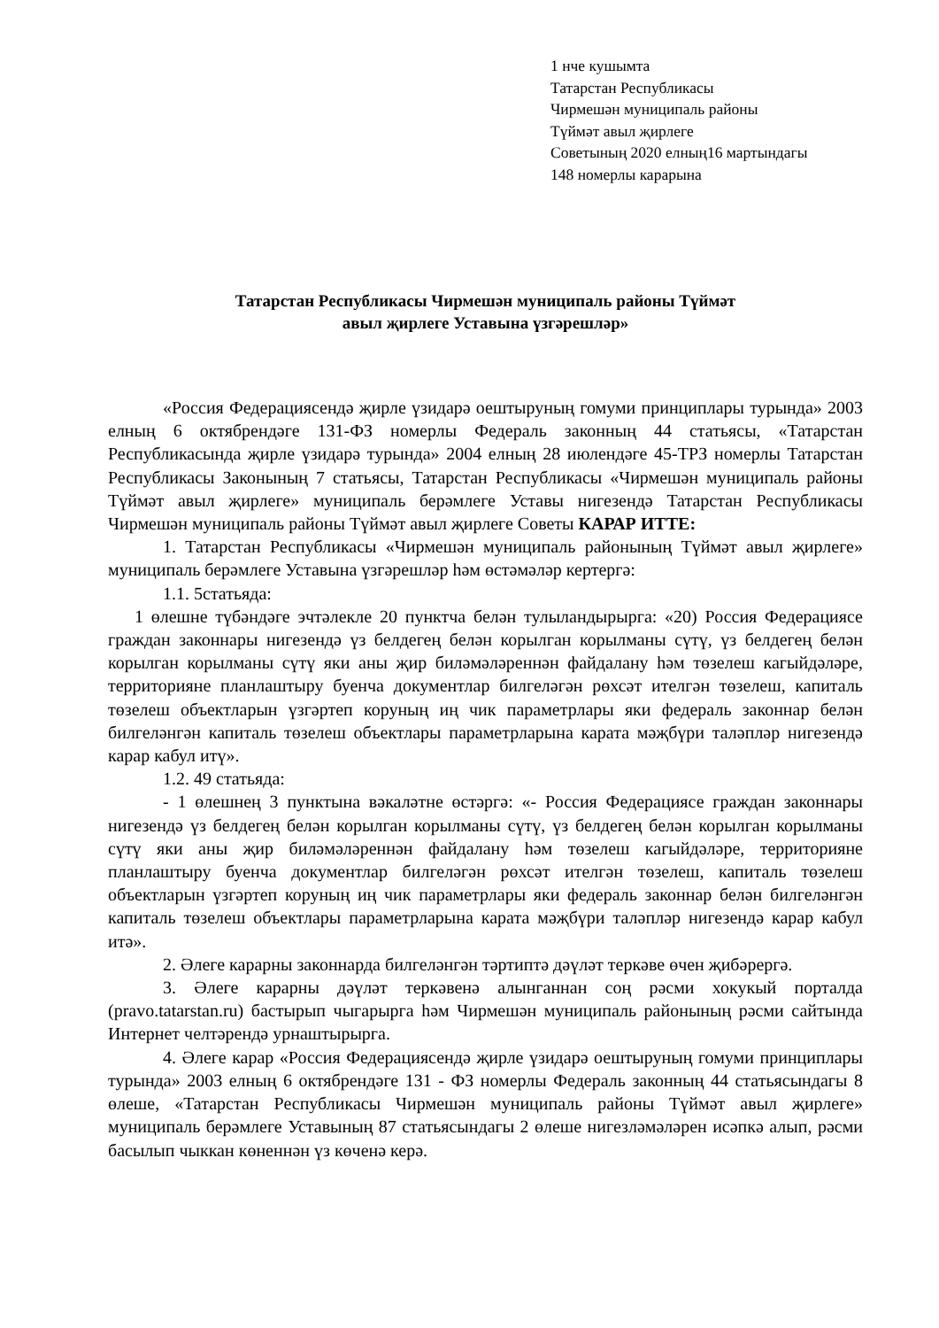1 нче кушымта
Татарстан Республикасы
Чирмешән муниципаль районы
Түймәт авыл җирлеге
Советының 2020 елның16 мартындагы
148 номерлы карарына
Татарстан Республикасы Чирмешән муниципаль районы Түймәт
авыл җирлеге Уставына үзгәрешләр»
«Россия Федерациясендә җирле үзидарә оештыруның гомуми принциплары турында» 2003 елның 6 октябрендәге 131-ФЗ номерлы Федераль законның 44 статьясы, «Татарстан Республикасында җирле үзидарә турында» 2004 елның 28 июлендәге 45-ТРЗ номерлы Татарстан Республикасы Законының 7 статьясы, Татарстан Республикасы «Чирмешән муниципаль районы Түймәт авыл җирлеге» муниципаль берәмлеге Уставы нигезендә Татарстан Республикасы Чирмешән муниципаль районы Түймәт авыл җирлеге Советы КАРАР ИТТЕ:
1. Татарстан Республикасы «Чирмешән муниципаль районының Түймәт авыл җирлеге» муниципаль берәмлеге Уставына үзгәрешләр һәм өстәмәләр кертергә:
1.1. 5статьяда:
1 өлешне түбәндәге эчтәлекле 20 пунктча белән тулыландырырга: «20) Россия Федерациясе граждан законнары нигезендә үз белдегең белән корылган корылманы сүтү, үз белдегең белән корылган корылманы сүтү яки аны җир биләмәләреннән файдалану һәм төзелеш кагыйдәләре, территорияне планлаштыру буенча документлар билгеләгән рөхсәт ителгән төзелеш, капиталь төзелеш объектларын үзгәртеп коруның иң чик параметрлары яки федераль законнар белән билгеләнгән капиталь төзелеш объектлары параметрларына карата мәҗбүри таләпләр нигезендә карар кабул итү».
1.2. 49 статьяда:
- 1 өлешнең 3 пунктына вәкаләтне өстәргә: «- Россия Федерациясе граждан законнары нигезендә үз белдегең белән корылган корылманы сүтү, үз белдегең белән корылган корылманы сүтү яки аны җир биләмәләреннән файдалану һәм төзелеш кагыйдәләре, территорияне планлаштыру буенча документлар билгеләгән рөхсәт ителгән төзелеш, капиталь төзелеш объектларын үзгәртеп коруның иң чик параметрлары яки федераль законнар белән билгеләнгән капиталь төзелеш объектлары параметрларына карата мәҗбүри таләпләр нигезендә карар кабул итә».
2. Әлеге карарны законнарда билгеләнгән тәртиптә дәүләт теркәве өчен җибәрергә.
3. Әлеге карарны дәүләт теркәвенә алынганнан соң рәсми хокукый порталда (pravo.tatarstan.ru) бастырып чыгарырга һәм Чирмешән муниципаль районының рәсми сайтында Интернет челтәрендә урнаштырырга.
4. Әлеге карар «Россия Федерациясендә җирле үзидарә оештыруның гомуми принциплары турында» 2003 елның 6 октябрендәге 131 - ФЗ номерлы Федераль законның 44 статьясындагы 8 өлеше, «Татарстан Республикасы Чирмешән муниципаль районы Түймәт авыл җирлеге» муниципаль берәмлеге Уставының 87 статьясындагы 2 өлеше нигезләмәләрен исәпкә алып, рәсми басылып чыккан көненнән үз көченә керә.